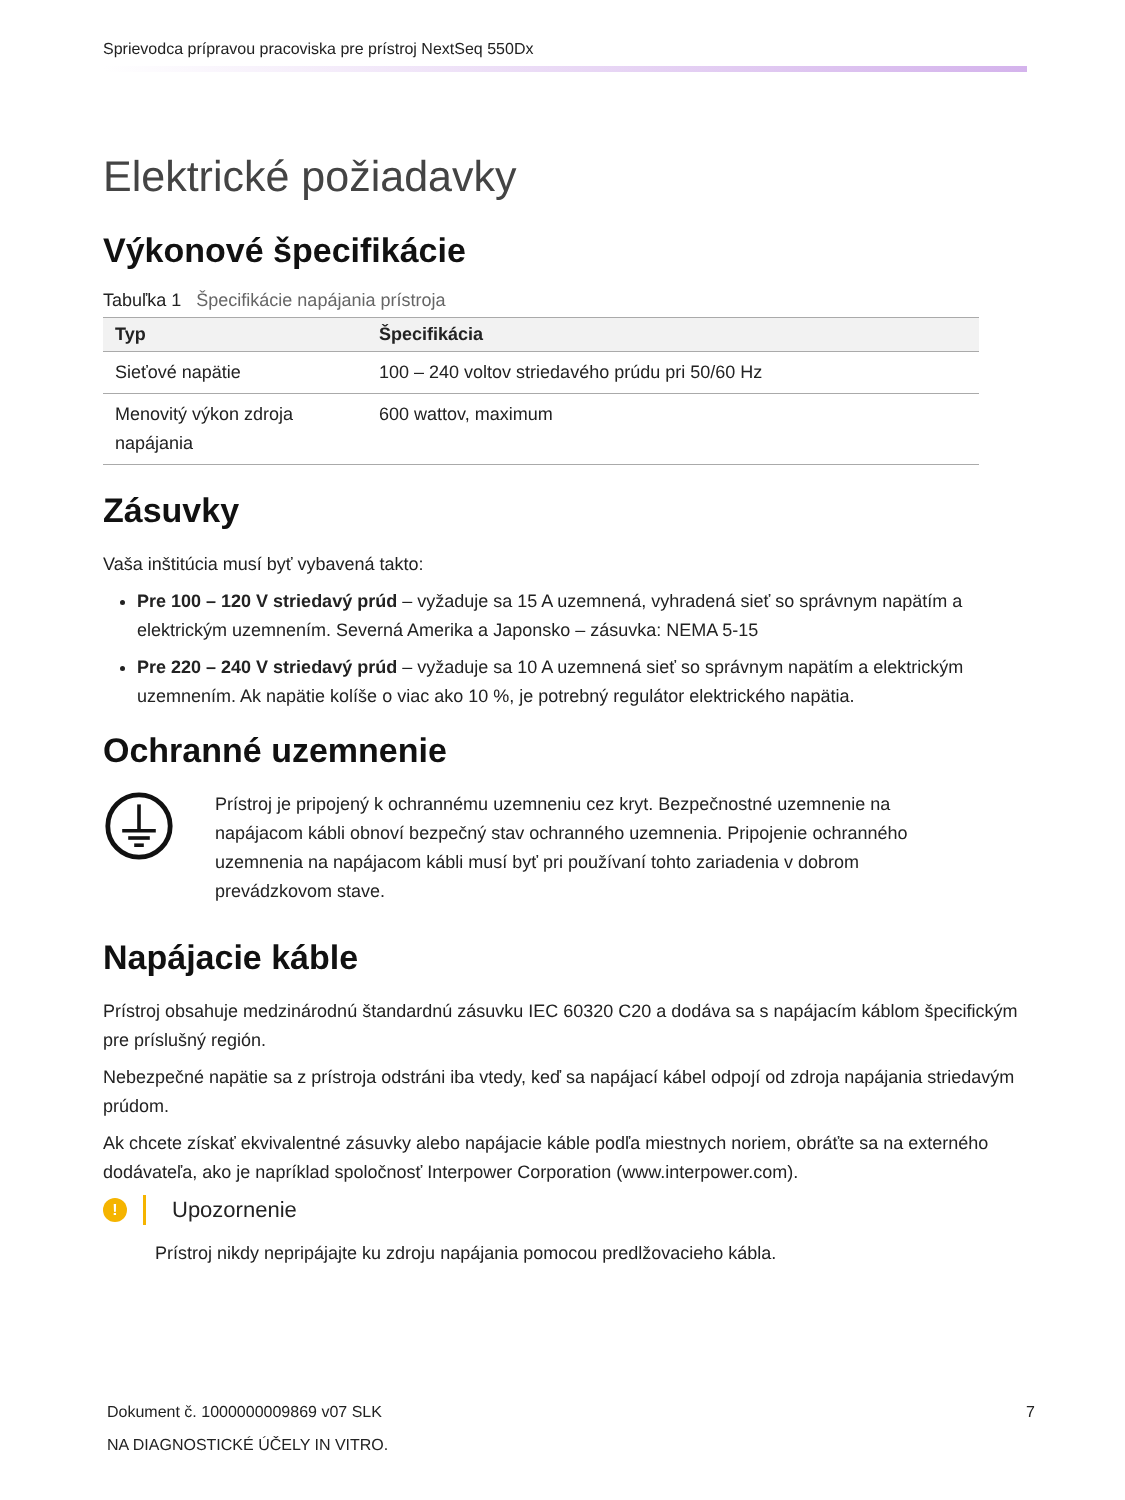Sprievodca prípravou pracoviska pre prístroj NextSeq 550Dx
Elektrické požiadavky
Výkonové špecifikácie
Tabuľka 1 Špecifikácie napájania prístroja
| Typ | Špecifikácia |
| --- | --- |
| Sieťové napätie | 100 – 240 voltov striedavého prúdu pri 50/60 Hz |
| Menovitý výkon zdroja napájania | 600 wattov, maximum |
Zásuvky
Vaša inštitúcia musí byť vybavená takto:
Pre 100 – 120 V striedavý prúd – vyžaduje sa 15 A uzemnená, vyhradená sieť so správnym napätím a elektrickým uzemnením. Severná Amerika a Japonsko – zásuvka: NEMA 5-15
Pre 220 – 240 V striedavý prúd – vyžaduje sa 10 A uzemnená sieť so správnym napätím a elektrickým uzemnením. Ak napätie kolíše o viac ako 10 %, je potrebný regulátor elektrického napätia.
Ochranné uzemnenie
Prístroj je pripojený k ochrannému uzemneniu cez kryt. Bezpečnostné uzemnenie na napájacom kábli obnoví bezpečný stav ochranného uzemnenia. Pripojenie ochranného uzemnenia na napájacom kábli musí byť pri používaní tohto zariadenia v dobrom prevádzkovom stave.
Napájacie káble
Prístroj obsahuje medzinárodnú štandardnú zásuvku IEC 60320 C20 a dodáva sa s napájacím káblom špecifickým pre príslušný región.
Nebezpečné napätie sa z prístroja odstráni iba vtedy, keď sa napájací kábel odpojí od zdroja napájania striedavým prúdom.
Ak chcete získať ekvivalentné zásuvky alebo napájacie káble podľa miestnych noriem, obráťte sa na externého dodávateľa, ako je napríklad spoločnosť Interpower Corporation (www.interpower.com).
!
Upozornenie
Prístroj nikdy nepripájajte ku zdroju napájania pomocou predlžovacieho kábla.
Dokument č. 1000000009869 v07 SLK 7
NA DIAGNOSTICKÉ ÚČELY IN VITRO.